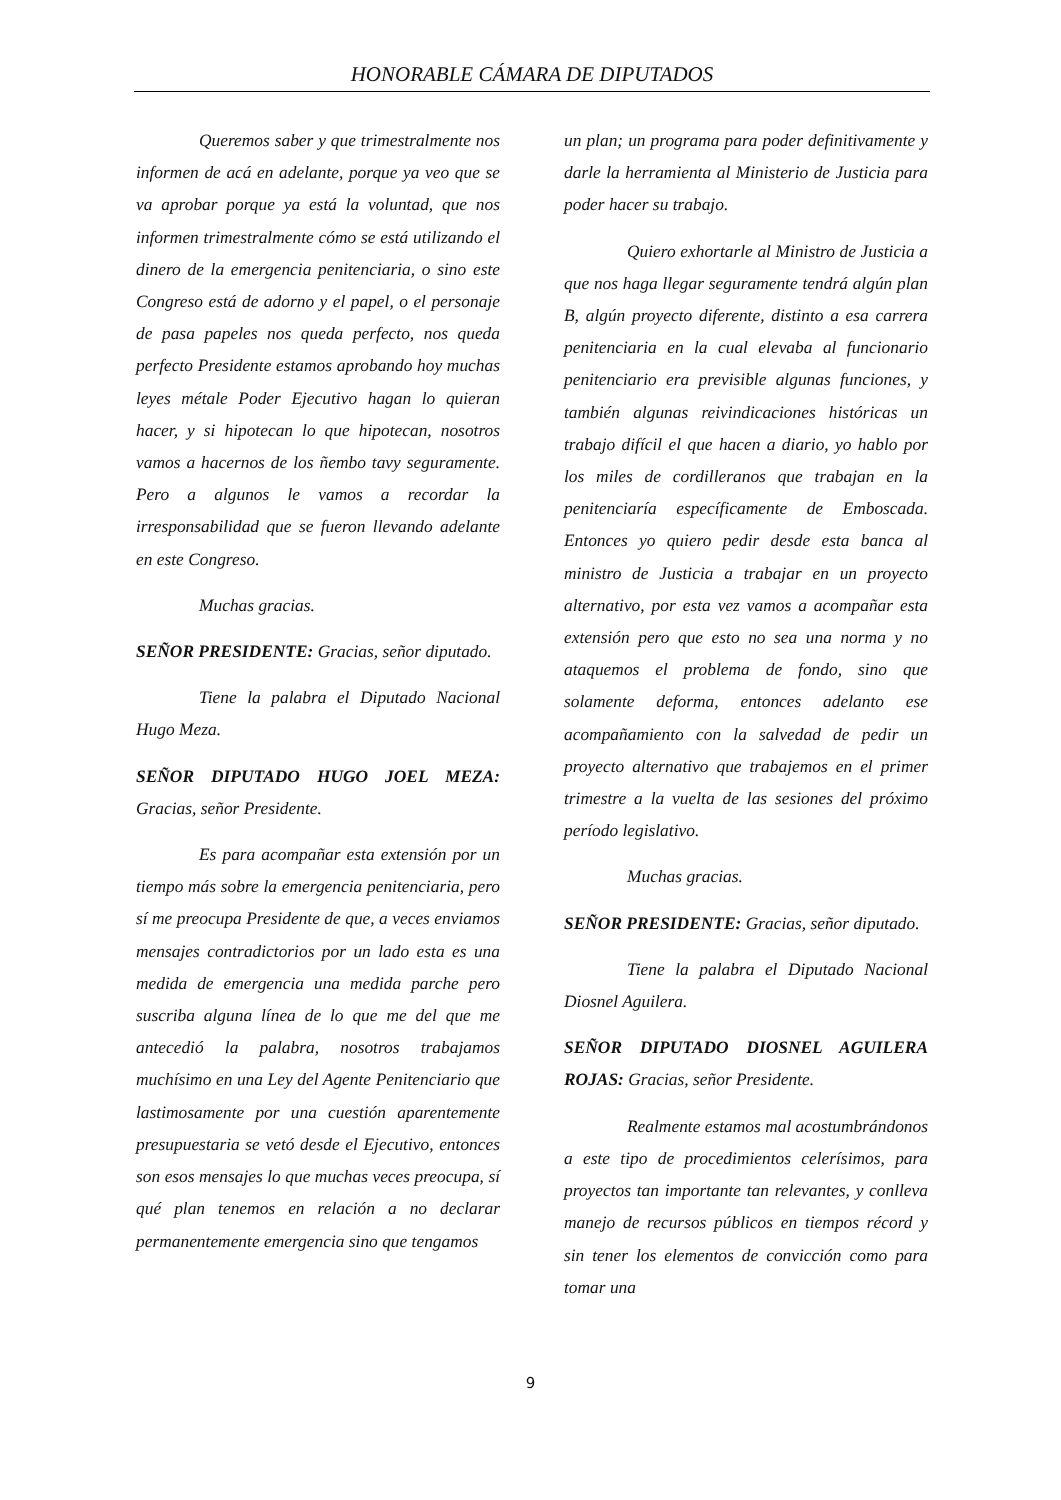HONORABLE CÁMARA DE DIPUTADOS
Queremos saber y que trimestralmente nos informen de acá en adelante, porque ya veo que se va aprobar porque ya está la voluntad, que nos informen trimestralmente cómo se está utilizando el dinero de la emergencia penitenciaria, o sino este Congreso está de adorno y el papel, o el personaje de pasa papeles nos queda perfecto, nos queda perfecto Presidente estamos aprobando hoy muchas leyes métale Poder Ejecutivo hagan lo quieran hacer, y si hipotecan lo que hipotecan, nosotros vamos a hacernos de los ñembo tavy seguramente. Pero a algunos le vamos a recordar la irresponsabilidad que se fueron llevando adelante en este Congreso.
Muchas gracias.
SEÑOR PRESIDENTE: Gracias, señor diputado.
Tiene la palabra el Diputado Nacional Hugo Meza.
SEÑOR DIPUTADO HUGO JOEL MEZA: Gracias, señor Presidente.
Es para acompañar esta extensión por un tiempo más sobre la emergencia penitenciaria, pero sí me preocupa Presidente de que, a veces enviamos mensajes contradictorios por un lado esta es una medida de emergencia una medida parche pero suscriba alguna línea de lo que me del que me antecedió la palabra, nosotros trabajamos muchísimo en una Ley del Agente Penitenciario que lastimosamente por una cuestión aparentemente presupuestaria se vetó desde el Ejecutivo, entonces son esos mensajes lo que muchas veces preocupa, sí qué plan tenemos en relación a no declarar permanentemente emergencia sino que tengamos
un plan; un programa para poder definitivamente y darle la herramienta al Ministerio de Justicia para poder hacer su trabajo.
Quiero exhortarle al Ministro de Justicia a que nos haga llegar seguramente tendrá algún plan B, algún proyecto diferente, distinto a esa carrera penitenciaria en la cual elevaba al funcionario penitenciario era previsible algunas funciones, y también algunas reivindicaciones históricas un trabajo difícil el que hacen a diario, yo hablo por los miles de cordilleranos que trabajan en la penitenciaría específicamente de Emboscada. Entonces yo quiero pedir desde esta banca al ministro de Justicia a trabajar en un proyecto alternativo, por esta vez vamos a acompañar esta extensión pero que esto no sea una norma y no ataquemos el problema de fondo, sino que solamente deforma, entonces adelanto ese acompañamiento con la salvedad de pedir un proyecto alternativo que trabajemos en el primer trimestre a la vuelta de las sesiones del próximo período legislativo.
Muchas gracias.
SEÑOR PRESIDENTE: Gracias, señor diputado.
Tiene la palabra el Diputado Nacional Diosnel Aguilera.
SEÑOR DIPUTADO DIOSNEL AGUILERA ROJAS: Gracias, señor Presidente.
Realmente estamos mal acostumbrándonos a este tipo de procedimientos celerísimos, para proyectos tan importante tan relevantes, y conlleva manejo de recursos públicos en tiempos récord y sin tener los elementos de convicción como para tomar una
9